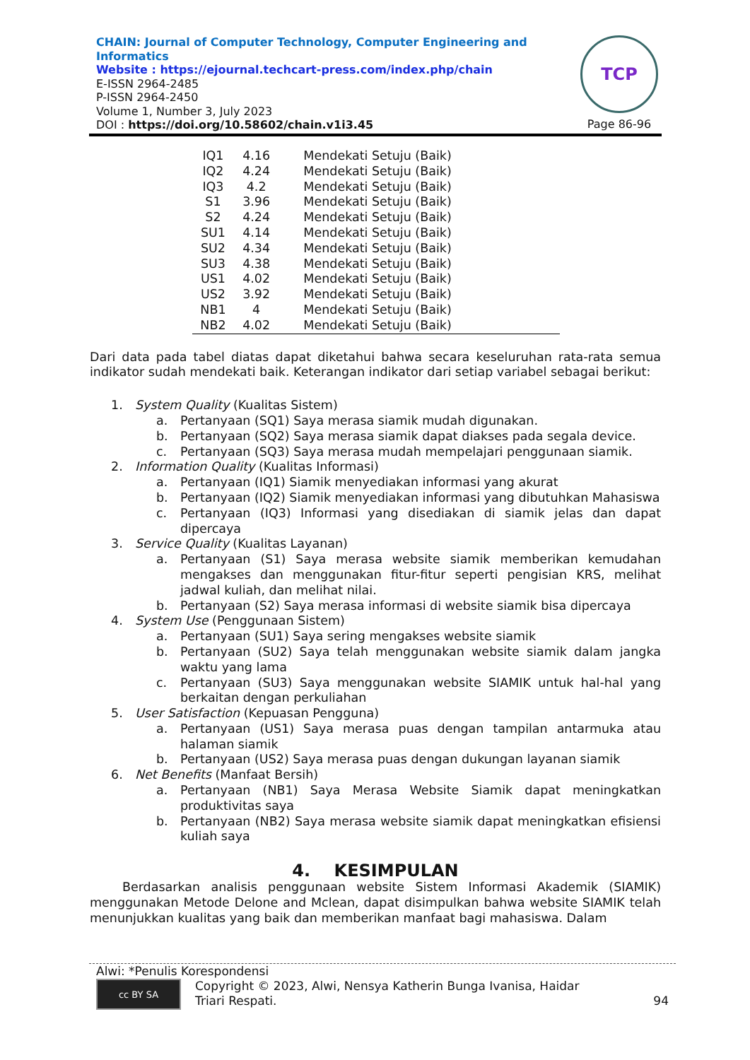CHAIN: Journal of Computer Technology, Computer Engineering and
Informatics
Website : https://ejournal.techcart-press.com/index.php/chain
E-ISSN 2964-2485
P-ISSN 2964-2450
Volume 1, Number 3, July 2023
DOI : https://doi.org/10.58602/chain.v1i3.45
TCP
Page 86-96
| IQ1 | 4.16 | Mendekati Setuju (Baik) |
| IQ2 | 4.24 | Mendekati Setuju (Baik) |
| IQ3 | 4.2 | Mendekati Setuju (Baik) |
| S1 | 3.96 | Mendekati Setuju (Baik) |
| S2 | 4.24 | Mendekati Setuju (Baik) |
| SU1 | 4.14 | Mendekati Setuju (Baik) |
| SU2 | 4.34 | Mendekati Setuju (Baik) |
| SU3 | 4.38 | Mendekati Setuju (Baik) |
| US1 | 4.02 | Mendekati Setuju (Baik) |
| US2 | 3.92 | Mendekati Setuju (Baik) |
| NB1 | 4 | Mendekati Setuju (Baik) |
| NB2 | 4.02 | Mendekati Setuju (Baik) |
Dari data pada tabel diatas dapat diketahui bahwa secara keseluruhan rata-rata semua indikator sudah mendekati baik. Keterangan indikator dari setiap variabel sebagai berikut:
1. System Quality (Kualitas Sistem)
a. Pertanyaan (SQ1) Saya merasa siamik mudah digunakan.
b. Pertanyaan (SQ2) Saya merasa siamik dapat diakses pada segala device.
c. Pertanyaan (SQ3) Saya merasa mudah mempelajari penggunaan siamik.
2. Information Quality (Kualitas Informasi)
a. Pertanyaan (IQ1) Siamik menyediakan informasi yang akurat
b. Pertanyaan (IQ2) Siamik menyediakan informasi yang dibutuhkan Mahasiswa
c. Pertanyaan (IQ3) Informasi yang disediakan di siamik jelas dan dapat dipercaya
3. Service Quality (Kualitas Layanan)
a. Pertanyaan (S1) Saya merasa website siamik memberikan kemudahan mengakses dan menggunakan fitur-fitur seperti pengisian KRS, melihat jadwal kuliah, dan melihat nilai.
b. Pertanyaan (S2) Saya merasa informasi di website siamik bisa dipercaya
4. System Use (Penggunaan Sistem)
a. Pertanyaan (SU1) Saya sering mengakses website siamik
b. Pertanyaan (SU2) Saya telah menggunakan website siamik dalam jangka waktu yang lama
c. Pertanyaan (SU3) Saya menggunakan website SIAMIK untuk hal-hal yang berkaitan dengan perkuliahan
5. User Satisfaction (Kepuasan Pengguna)
a. Pertanyaan (US1) Saya merasa puas dengan tampilan antarmuka atau halaman siamik
b. Pertanyaan (US2) Saya merasa puas dengan dukungan layanan siamik
6. Net Benefits (Manfaat Bersih)
a. Pertanyaan (NB1) Saya Merasa Website Siamik dapat meningkatkan produktivitas saya
b. Pertanyaan (NB2) Saya merasa website siamik dapat meningkatkan efisiensi kuliah saya
4. KESIMPULAN
Berdasarkan analisis penggunaan website Sistem Informasi Akademik (SIAMIK) menggunakan Metode Delone and Mclean, dapat disimpulkan bahwa website SIAMIK telah menunjukkan kualitas yang baik dan memberikan manfaat bagi mahasiswa. Dalam
Alwi: *Penulis Korespondensi
cc BY SA
Copyright © 2023, Alwi, Nensya Katherin Bunga Ivanisa, Haidar
Triari Respati.
94